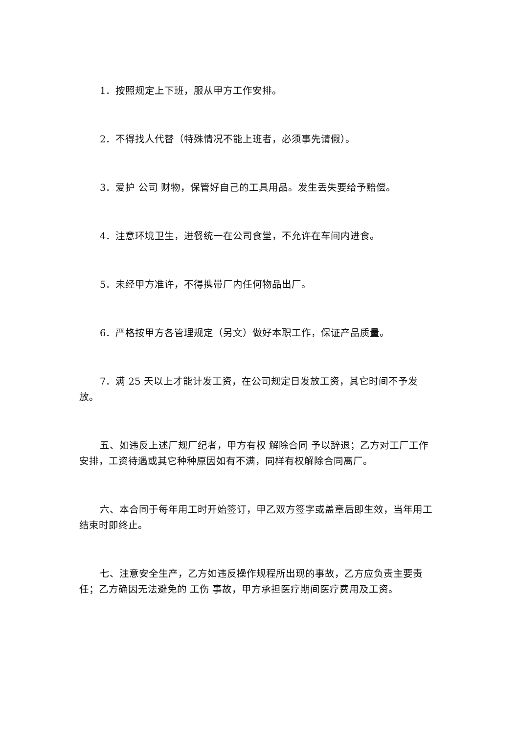1．按照规定上下班，服从甲方工作安排。
2．不得找人代替（特殊情况不能上班者，必须事先请假）。
3．爱护 公司 财物，保管好自己的工具用品。发生丢失要给予赔偿。
4．注意环境卫生，进餐统一在公司食堂，不允许在车间内进食。
5．未经甲方准许，不得携带厂内任何物品出厂。
6．严格按甲方各管理规定（另文）做好本职工作，保证产品质量。
7．满 25 天以上才能计发工资，在公司规定日发放工资，其它时间不予发放。
五、如违反上述厂规厂纪者，甲方有权 解除合同 予以辞退；乙方对工厂工作安排，工资待遇或其它种种原因如有不满，同样有权解除合同离厂。
六、本合同于每年用工时开始签订，甲乙双方签字或盖章后即生效，当年用工结束时即终止。
七、注意安全生产，乙方如违反操作规程所出现的事故，乙方应负责主要责任；乙方确因无法避免的 工伤 事故，甲方承担医疗期间医疗费用及工资。